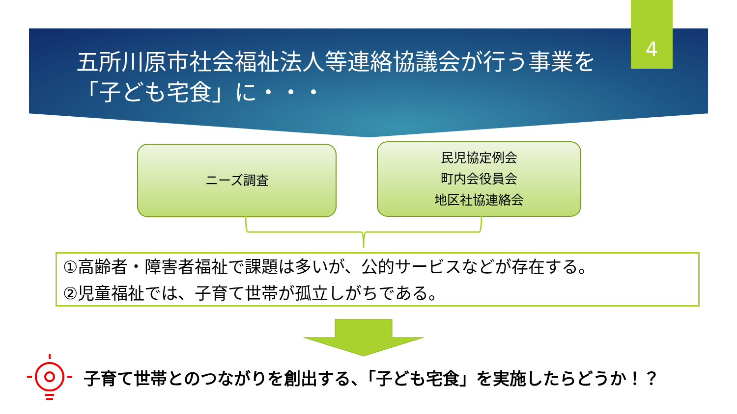五所川原市社会福祉法人等連絡協議会が行う事業を「子ども宅食」に・・・
4
ニーズ調査
民児協定例会
町内会役員会
地区社協連絡会
①高齢者・障害者福祉で課題は多いが、公的サービスなどが存在する。
②児童福祉では、子育て世帯が孤立しがちである。
子育て世帯とのつながりを創出する、「子ども宅食」を実施したらどうか！？